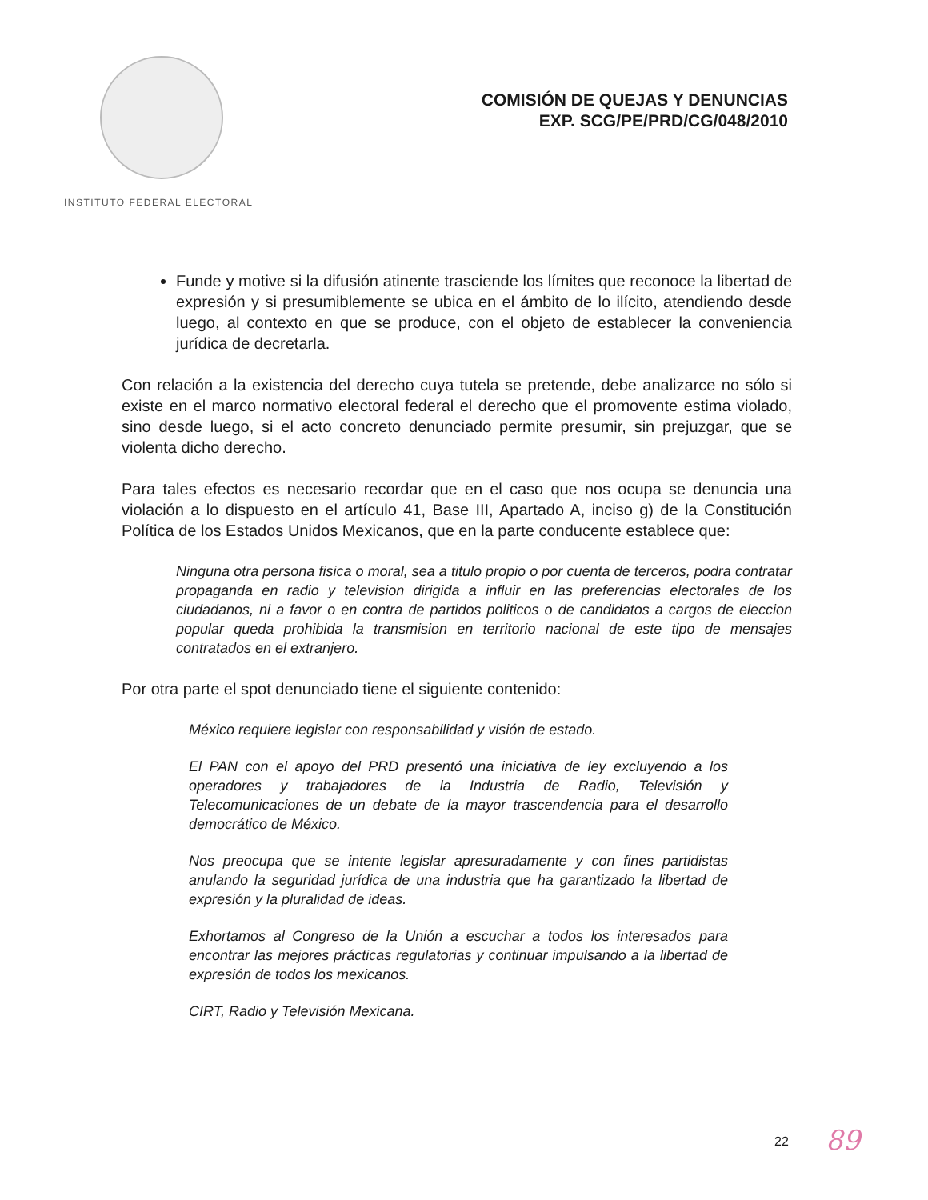INSTITUTO FEDERAL ELECTORAL
COMISIÓN DE QUEJAS Y DENUNCIAS
EXP. SCG/PE/PRD/CG/048/2010
Funde y motive si la difusión atinente trasciende los límites que reconoce la libertad de expresión y si presumiblemente se ubica en el ámbito de lo ilícito, atendiendo desde luego, al contexto en que se produce, con el objeto de establecer la conveniencia jurídica de decretarla.
Con relación a la existencia del derecho cuya tutela se pretende, debe analizarce no sólo si existe en el marco normativo electoral federal el derecho que el promovente estima violado, sino desde luego, si el acto concreto denunciado permite presumir, sin prejuzgar, que se violenta dicho derecho.
Para tales efectos es necesario recordar que en el caso que nos ocupa se denuncia una violación a lo dispuesto en el artículo 41, Base III, Apartado A, inciso g) de la Constitución Política de los Estados Unidos Mexicanos, que en la parte conducente establece que:
Ninguna otra persona fisica o moral, sea a titulo propio o por cuenta de terceros, podra contratar propaganda en radio y television dirigida a influir en las preferencias electorales de los ciudadanos, ni a favor o en contra de partidos politicos o de candidatos a cargos de eleccion popular queda prohibida la transmision en territorio nacional de este tipo de mensajes contratados en el extranjero.
Por otra parte el spot denunciado tiene el siguiente contenido:
México requiere legislar con responsabilidad y visión de estado.
El PAN con el apoyo del PRD presentó una iniciativa de ley excluyendo a los operadores y trabajadores de la Industria de Radio, Televisión y Telecomunicaciones de un debate de la mayor trascendencia para el desarrollo democrático de México.
Nos preocupa que se intente legislar apresuradamente y con fines partidistas anulando la seguridad jurídica de una industria que ha garantizado la libertad de expresión y la pluralidad de ideas.
Exhortamos al Congreso de la Unión a escuchar a todos los interesados para encontrar las mejores prácticas regulatorias y continuar impulsando a la libertad de expresión de todos los mexicanos.
CIRT, Radio y Televisión Mexicana.
22 89